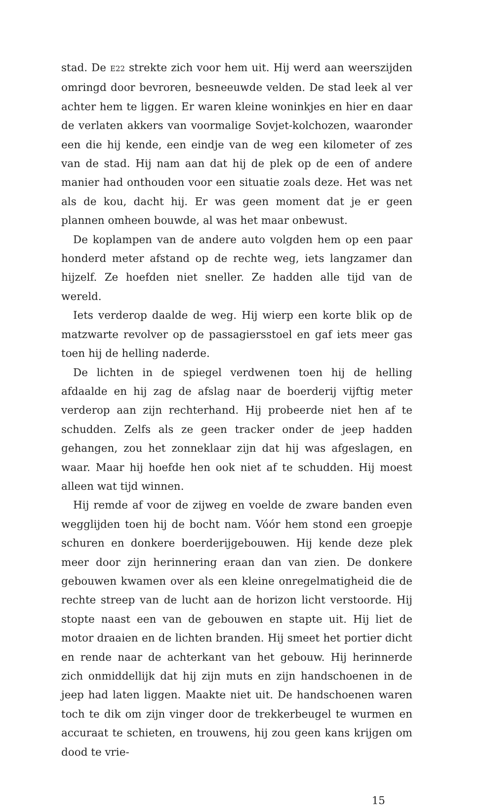stad. De E22 strekte zich voor hem uit. Hij werd aan weerszijden omringd door bevroren, besneeuwde velden. De stad leek al ver achter hem te liggen. Er waren kleine woninkjes en hier en daar de verlaten akkers van voormalige Sovjet-kolchozen, waaronder een die hij kende, een eindje van de weg een kilometer of zes van de stad. Hij nam aan dat hij de plek op de een of andere manier had onthouden voor een situatie zoals deze. Het was net als de kou, dacht hij. Er was geen moment dat je er geen plannen omheen bouwde, al was het maar onbewust.
De koplampen van de andere auto volgden hem op een paar honderd meter afstand op de rechte weg, iets langzamer dan hijzelf. Ze hoefden niet sneller. Ze hadden alle tijd van de wereld.
Iets verderop daalde de weg. Hij wierp een korte blik op de matzwarte revolver op de passagiersstoel en gaf iets meer gas toen hij de helling naderde.
De lichten in de spiegel verdwenen toen hij de helling afdaalde en hij zag de afslag naar de boerderij vijftig meter verderop aan zijn rechterhand. Hij probeerde niet hen af te schudden. Zelfs als ze geen tracker onder de jeep hadden gehangen, zou het zonneklaar zijn dat hij was afgeslagen, en waar. Maar hij hoefde hen ook niet af te schudden. Hij moest alleen wat tijd winnen.
Hij remde af voor de zijweg en voelde de zware banden even wegglijden toen hij de bocht nam. Vóór hem stond een groepje schuren en donkere boerderijgebouwen. Hij kende deze plek meer door zijn herinnering eraan dan van zien. De donkere gebouwen kwamen over als een kleine onregelmatigheid die de rechte streep van de lucht aan de horizon licht verstoorde. Hij stopte naast een van de gebouwen en stapte uit. Hij liet de motor draaien en de lichten branden. Hij smeet het portier dicht en rende naar de achterkant van het gebouw. Hij herinnerde zich onmiddellijk dat hij zijn muts en zijn handschoenen in de jeep had laten liggen. Maakte niet uit. De handschoenen waren toch te dik om zijn vinger door de trekkerbeugel te wurmen en accuraat te schieten, en trouwens, hij zou geen kans krijgen om dood te vrie-
15